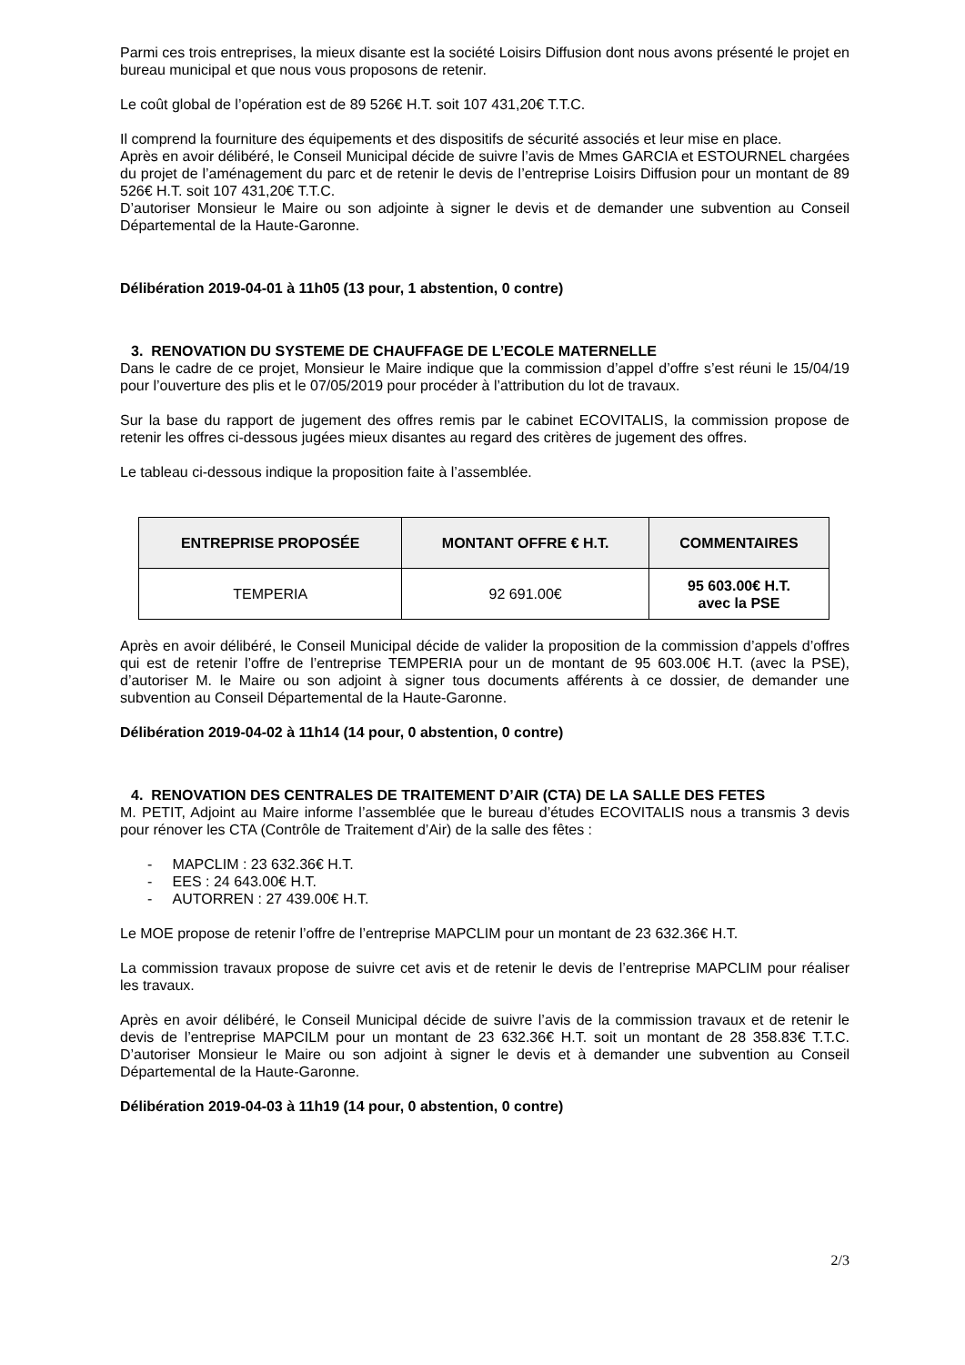Parmi ces trois entreprises, la mieux disante est la société Loisirs Diffusion dont nous avons présenté le projet en bureau municipal et que nous vous proposons de retenir.
Le coût global de l’opération est de 89 526€ H.T. soit 107 431,20€ T.T.C.
Il comprend la fourniture des équipements et des dispositifs de sécurité associés et leur mise en place.
Après en avoir délibéré, le Conseil Municipal décide de suivre l’avis de Mmes GARCIA et ESTOURNEL chargées du projet de l’aménagement du parc et de retenir le devis de l’entreprise Loisirs Diffusion pour un montant de 89 526€ H.T. soit 107 431,20€ T.T.C.
D’autoriser Monsieur le Maire ou son adjointe à signer le devis et de demander une subvention au Conseil Départemental de la Haute-Garonne.
Délibération 2019-04-01 à 11h05 (13 pour, 1 abstention, 0 contre)
3. RENOVATION DU SYSTEME DE CHAUFFAGE DE L’ECOLE MATERNELLE
Dans le cadre de ce projet, Monsieur le Maire indique que la commission d’appel d’offre s’est réuni le 15/04/19 pour l’ouverture des plis et le 07/05/2019 pour procéder à l’attribution du lot de travaux.
Sur la base du rapport de jugement des offres remis par le cabinet ECOVITALIS, la commission propose de retenir les offres ci-dessous jugées mieux disantes au regard des critères de jugement des offres.
Le tableau ci-dessous indique la proposition faite à l’assemblée.
| ENTREPRISE PROPOSÉE | MONTANT OFFRE € H.T. | COMMENTAIRES |
| --- | --- | --- |
| TEMPERIA | 92 691.00€ | 95 603.00€ H.T. avec la PSE |
Après en avoir délibéré, le Conseil Municipal décide de valider la proposition de la commission d’appels d’offres qui est de retenir l’offre de l’entreprise TEMPERIA pour un de montant de 95 603.00€ H.T. (avec la PSE), d’autoriser M. le Maire ou son adjoint à signer tous documents afférents à ce dossier, de demander une subvention au Conseil Départemental de la Haute-Garonne.
Délibération 2019-04-02 à 11h14 (14 pour, 0 abstention, 0 contre)
4. RENOVATION DES CENTRALES DE TRAITEMENT D’AIR (CTA) DE LA SALLE DES FETES
M. PETIT, Adjoint au Maire informe l’assemblée que le bureau d’études ECOVITALIS nous a transmis 3 devis pour rénover les CTA (Contrôle de Traitement d’Air) de la salle des fêtes :
- MAPCLIM : 23 632.36€ H.T.
- EES : 24 643.00€ H.T.
- AUTORREN : 27 439.00€ H.T.
Le MOE propose de retenir l’offre de l’entreprise MAPCLIM pour un montant de 23 632.36€ H.T.
La commission travaux propose de suivre cet avis et de retenir le devis de l’entreprise MAPCLIM pour réaliser les travaux.
Après en avoir délibéré, le Conseil Municipal décide de suivre l’avis de la commission travaux et de retenir le devis de l’entreprise MAPCILM pour un montant de 23 632.36€ H.T. soit un montant de 28 358.83€ T.T.C. D’autoriser Monsieur le Maire ou son adjoint à signer le devis et à demander une subvention au Conseil Départemental de la Haute-Garonne.
Délibération 2019-04-03 à 11h19 (14 pour, 0 abstention, 0 contre)
2/3